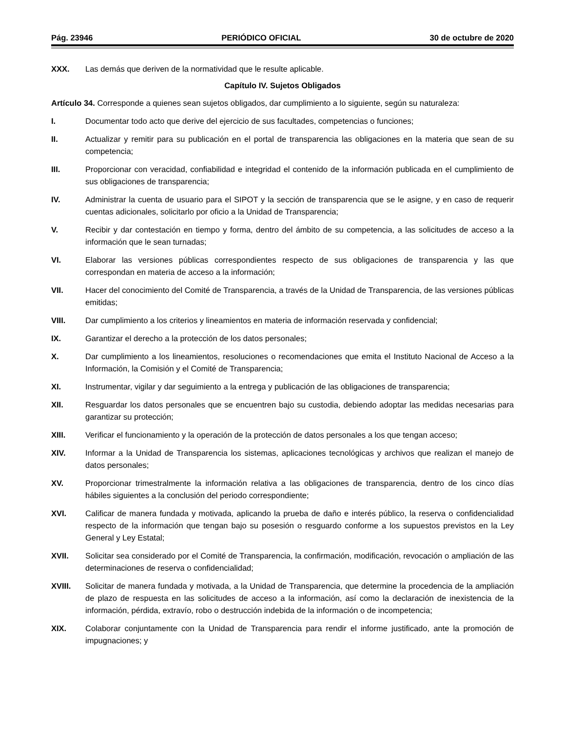Pág. 23946 PERIÓDICO OFICIAL 30 de octubre de 2020
XXX. Las demás que deriven de la normatividad que le resulte aplicable.
Capítulo IV. Sujetos Obligados
Artículo 34. Corresponde a quienes sean sujetos obligados, dar cumplimiento a lo siguiente, según su naturaleza:
I. Documentar todo acto que derive del ejercicio de sus facultades, competencias o funciones;
II. Actualizar y remitir para su publicación en el portal de transparencia las obligaciones en la materia que sean de su competencia;
III. Proporcionar con veracidad, confiabilidad e integridad el contenido de la información publicada en el cumplimiento de sus obligaciones de transparencia;
IV. Administrar la cuenta de usuario para el SIPOT y la sección de transparencia que se le asigne, y en caso de requerir cuentas adicionales, solicitarlo por oficio a la Unidad de Transparencia;
V. Recibir y dar contestación en tiempo y forma, dentro del ámbito de su competencia, a las solicitudes de acceso a la información que le sean turnadas;
VI. Elaborar las versiones públicas correspondientes respecto de sus obligaciones de transparencia y las que correspondan en materia de acceso a la información;
VII. Hacer del conocimiento del Comité de Transparencia, a través de la Unidad de Transparencia, de las versiones públicas emitidas;
VIII. Dar cumplimiento a los criterios y lineamientos en materia de información reservada y confidencial;
IX. Garantizar el derecho a la protección de los datos personales;
X. Dar cumplimiento a los lineamientos, resoluciones o recomendaciones que emita el Instituto Nacional de Acceso a la Información, la Comisión y el Comité de Transparencia;
XI. Instrumentar, vigilar y dar seguimiento a la entrega y publicación de las obligaciones de transparencia;
XII. Resguardar los datos personales que se encuentren bajo su custodia, debiendo adoptar las medidas necesarias para garantizar su protección;
XIII. Verificar el funcionamiento y la operación de la protección de datos personales a los que tengan acceso;
XIV. Informar a la Unidad de Transparencia los sistemas, aplicaciones tecnológicas y archivos que realizan el manejo de datos personales;
XV. Proporcionar trimestralmente la información relativa a las obligaciones de transparencia, dentro de los cinco días hábiles siguientes a la conclusión del periodo correspondiente;
XVI. Calificar de manera fundada y motivada, aplicando la prueba de daño e interés público, la reserva o confidencialidad respecto de la información que tengan bajo su posesión o resguardo conforme a los supuestos previstos en la Ley General y Ley Estatal;
XVII. Solicitar sea considerado por el Comité de Transparencia, la confirmación, modificación, revocación o ampliación de las determinaciones de reserva o confidencialidad;
XVIII. Solicitar de manera fundada y motivada, a la Unidad de Transparencia, que determine la procedencia de la ampliación de plazo de respuesta en las solicitudes de acceso a la información, así como la declaración de inexistencia de la información, pérdida, extravío, robo o destrucción indebida de la información o de incompetencia;
XIX. Colaborar conjuntamente con la Unidad de Transparencia para rendir el informe justificado, ante la promoción de impugnaciones; y